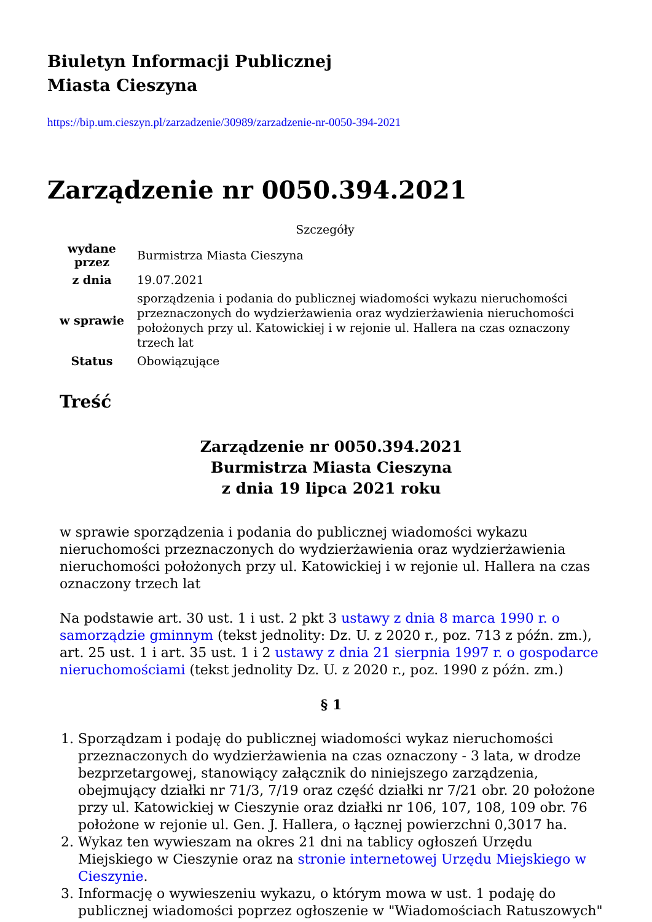Biuletyn Informacji Publicznej
Miasta Cieszyna
https://bip.um.cieszyn.pl/zarzadzenie/30989/zarzadzenie-nr-0050-394-2021
Zarządzenie nr 0050.394.2021
Szczegóły
| wydane przez | Burmistrza Miasta Cieszyna |
| z dnia | 19.07.2021 |
| w sprawie | sporządzenia i podania do publicznej wiadomości wykazu nieruchomości przeznaczonych do wydzierżawienia oraz wydzierżawienia nieruchomości położonych przy ul. Katowickiej i w rejonie ul. Hallera na czas oznaczony trzech lat |
| Status | Obowiązujące |
Treść
Zarządzenie nr 0050.394.2021
Burmistrza Miasta Cieszyna
z dnia 19 lipca 2021 roku
w sprawie sporządzenia i podania do publicznej wiadomości wykazu nieruchomości przeznaczonych do wydzierżawienia oraz wydzierżawienia nieruchomości położonych przy ul. Katowickiej i w rejonie ul. Hallera na czas oznaczony trzech lat
Na podstawie art. 30 ust. 1 i ust. 2 pkt 3 ustawy z dnia 8 marca 1990 r. o samorządzie gminnym (tekst jednolity: Dz. U. z 2020 r., poz. 713 z późn. zm.), art. 25 ust. 1 i art. 35 ust. 1 i 2 ustawy z dnia 21 sierpnia 1997 r. o gospodarce nieruchomościami (tekst jednolity Dz. U. z 2020 r., poz. 1990 z późn. zm.)
§ 1
1. Sporządzam i podaję do publicznej wiadomości wykaz nieruchomości przeznaczonych do wydzierżawienia na czas oznaczony - 3 lata, w drodze bezprzetargowej, stanowiący załącznik do niniejszego zarządzenia, obejmujący działki nr 71/3, 7/19 oraz część działki nr 7/21 obr. 20 położone przy ul. Katowickiej w Cieszynie oraz działki nr 106, 107, 108, 109 obr. 76 położone w rejonie ul. Gen. J. Hallera, o łącznej powierzchni 0,3017 ha.
2. Wykaz ten wywieszam na okres 21 dni na tablicy ogłoszeń Urzędu Miejskiego w Cieszynie oraz na stronie internetowej Urzędu Miejskiego w Cieszynie.
3. Informację o wywieszeniu wykazu, o którym mowa w ust. 1 podaję do publicznej wiadomości poprzez ogłoszenie w "Wiadomościach Ratuszowych"